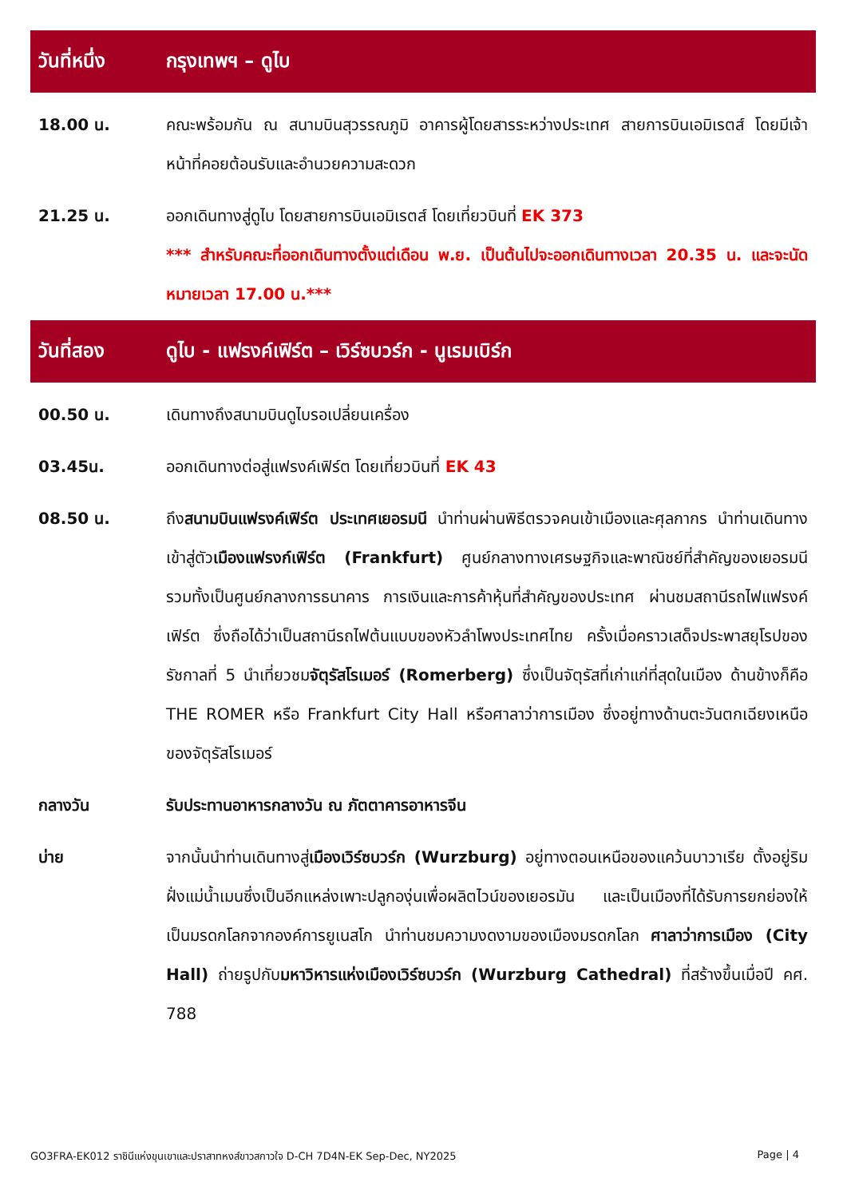วันที่หนึ่ง กรุงเทพฯ – ดูไบ
18.00 น. คณะพร้อมกัน ณ สนามบินสุวรรณภูมิ อาคารผู้โดยสารระหว่างประเทศ สายการบินเอมิเรตส์ โดยมีเจ้าหน้าที่คอยต้อนรับและอำนวยความสะดวก
21.25 น. ออกเดินทางสู่ดูไบ โดยสายการบินเอมิเรตส์ โดยเที่ยวบินที่ EK 373
*** สำหรับคณะที่ออกเดินทางตั้งแต่เดือน พ.ย. เป็นต้นไปจะออกเดินทางเวลา 20.35 น. และจะนัดหมายเวลา 17.00 น.***
วันที่สอง
ดูไบ - แฟรงค์เฟิร์ต – เวิร์ซบวร์ก - นูเรมเบิร์ก
00.50 น. เดินทางถึงสนามบินดูไบรอเปลี่ยนเครื่อง
03.45น. ออกเดินทางต่อสู่แฟรงค์เฟิร์ต โดยเที่ยวบินที่ EK 43
08.50 น. ถึงสนามบินแฟรงค์เฟิร์ต ประเทศเยอรมนี นำท่านผ่านพิธีตรวจคนเข้าเมืองและศุลกากร นำท่านเดินทางเข้าสู่ตัวเมืองแฟรงก์เฟิร์ต (Frankfurt) ศูนย์กลางทางเศรษฐกิจและพาณิชย์ที่สำคัญของเยอรมนี รวมทั้งเป็นศูนย์กลางการธนาคาร การเงินและการค้าหุ้นที่สำคัญของประเทศ ผ่านชมสถานีรถไฟแฟรงค์เฟิร์ต ซึ่งถือได้ว่าเป็นสถานีรถไฟต้นแบบของหัวลำโพงประเทศไทย ครั้งเมื่อคราวเสด็จประพาสยุโรปของรัชกาลที่ 5 นำเที่ยวชมจัตุรัสโรเมอร์ (Romerberg) ซึ่งเป็นจัตุรัสที่เก่าแก่ที่สุดในเมือง ด้านข้างก็คือ THE ROMER หรือ Frankfurt City Hall หรือศาลาว่าการเมือง ซึ่งอยู่ทางด้านตะวันตกเฉียงเหนือของจัตุรัสโรเมอร์
กลางวัน รับประทานอาหารกลางวัน ณ ภัตตาคารอาหารจีน
บ่าย จากนั้นนำท่านเดินทางสู่เมืองเวิร์ซบวร์ก (Wurzburg) อยู่ทางตอนเหนือของแคว้นบาวาเรีย ตั้งอยู่ริมฝั่งแม่น้ำเมนซึ่งเป็นอีกแหล่งเพาะปลูกองุ่นเพื่อผลิตไวน์ของเยอรมัน และเป็นเมืองที่ได้รับการยกย่องให้เป็นมรดกโลกจากองค์การยูเนสโก นำท่านชมความงดงามของเมืองมรดกโลก ศาลาว่าการเมือง (City Hall) ถ่ายรูปกับมหาวิหารแห่งเมืองเวิร์ซบวร์ก (Wurzburg Cathedral) ที่สร้างขึ้นเมื่อปี คศ. 788
GO3FRA-EK012 ราชินีแห่งขุนเขาและปราสาทหงส์ขาวสกาวใจ D-CH 7D4N-EK Sep-Dec, NY2025 Page | 4